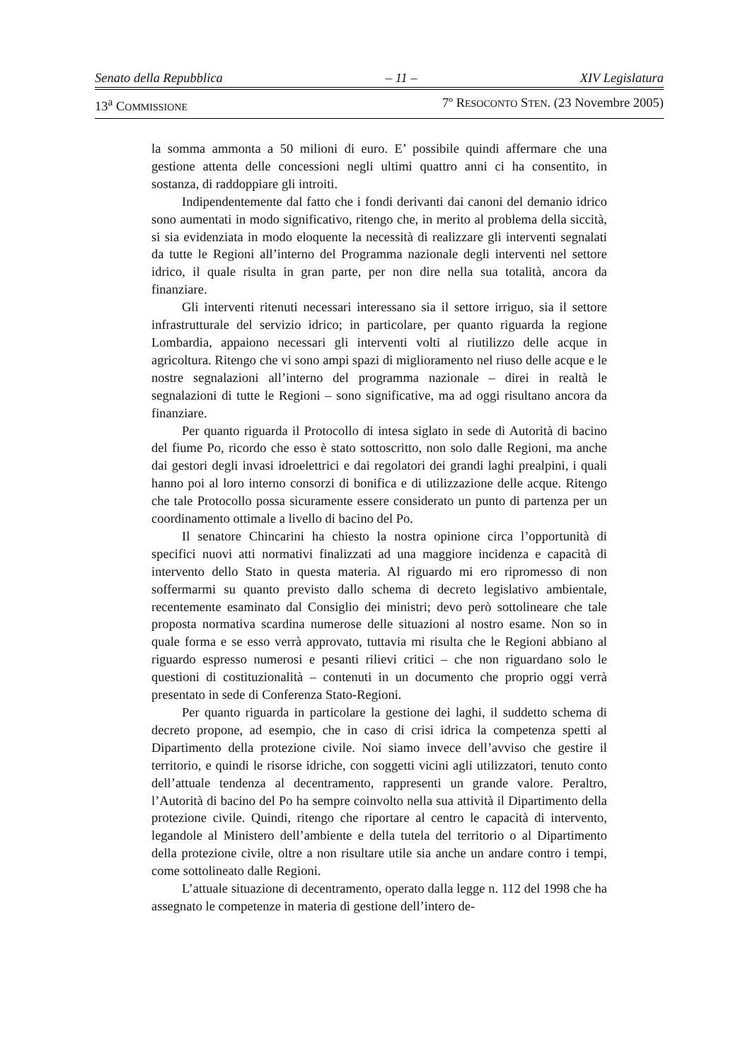Senato della Repubblica – 11 – XIV Legislatura
13<sup>a</sup> COMMISSIONE 7º RESOCONTO STEN. (23 Novembre 2005)
la somma ammonta a 50 milioni di euro. E’ possibile quindi affermare che una gestione attenta delle concessioni negli ultimi quattro anni ci ha consentito, in sostanza, di raddoppiare gli introiti.
Indipendentemente dal fatto che i fondi derivanti dai canoni del demanio idrico sono aumentati in modo significativo, ritengo che, in merito al problema della siccità, si sia evidenziata in modo eloquente la necessità di realizzare gli interventi segnalati da tutte le Regioni all’interno del Programma nazionale degli interventi nel settore idrico, il quale risulta in gran parte, per non dire nella sua totalità, ancora da finanziare.
Gli interventi ritenuti necessari interessano sia il settore irriguo, sia il settore infrastrutturale del servizio idrico; in particolare, per quanto riguarda la regione Lombardia, appaiono necessari gli interventi volti al riutilizzo delle acque in agricoltura. Ritengo che vi sono ampi spazi di miglioramento nel riuso delle acque e le nostre segnalazioni all’interno del programma nazionale – direi in realtà le segnalazioni di tutte le Regioni – sono significative, ma ad oggi risultano ancora da finanziare.
Per quanto riguarda il Protocollo di intesa siglato in sede di Autorità di bacino del fiume Po, ricordo che esso è stato sottoscritto, non solo dalle Regioni, ma anche dai gestori degli invasi idroelettrici e dai regolatori dei grandi laghi prealpini, i quali hanno poi al loro interno consorzi di bonifica e di utilizzazione delle acque. Ritengo che tale Protocollo possa sicuramente essere considerato un punto di partenza per un coordinamento ottimale a livello di bacino del Po.
Il senatore Chincarini ha chiesto la nostra opinione circa l’opportunità di specifici nuovi atti normativi finalizzati ad una maggiore incidenza e capacità di intervento dello Stato in questa materia. Al riguardo mi ero ripromesso di non soffermarmi su quanto previsto dallo schema di decreto legislativo ambientale, recentemente esaminato dal Consiglio dei ministri; devo però sottolineare che tale proposta normativa scardina numerose delle situazioni al nostro esame. Non so in quale forma e se esso verrà approvato, tuttavia mi risulta che le Regioni abbiano al riguardo espresso numerosi e pesanti rilievi critici – che non riguardano solo le questioni di costituzionalità – contenuti in un documento che proprio oggi verrà presentato in sede di Conferenza Stato-Regioni.
Per quanto riguarda in particolare la gestione dei laghi, il suddetto schema di decreto propone, ad esempio, che in caso di crisi idrica la competenza spetti al Dipartimento della protezione civile. Noi siamo invece dell’avviso che gestire il territorio, e quindi le risorse idriche, con soggetti vicini agli utilizzatori, tenuto conto dell’attuale tendenza al decentramento, rappresenti un grande valore. Peraltro, l’Autorità di bacino del Po ha sempre coinvolto nella sua attività il Dipartimento della protezione civile. Quindi, ritengo che riportare al centro le capacità di intervento, legandole al Ministero dell’ambiente e della tutela del territorio o al Dipartimento della protezione civile, oltre a non risultare utile sia anche un andare contro i tempi, come sottolineato dalle Regioni.
L’attuale situazione di decentramento, operato dalla legge n. 112 del 1998 che ha assegnato le competenze in materia di gestione dell’intero de-